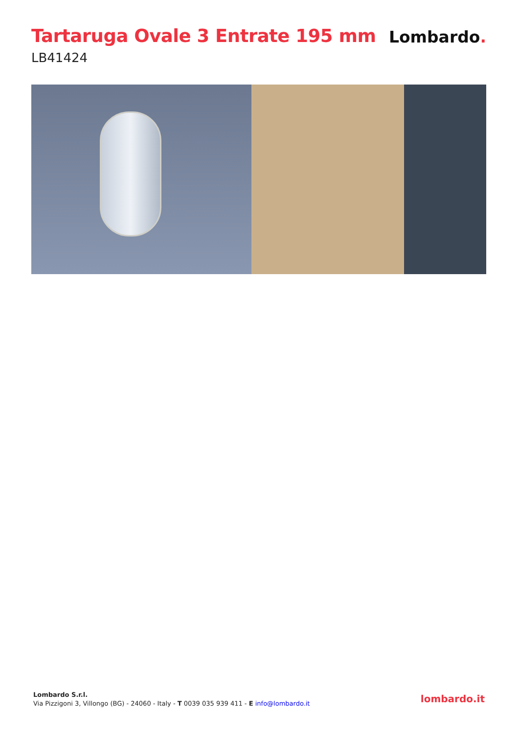Tartaruga Ovale 3 Entrate 195 mm
LB41424
Lombardo.
Lombardo S.r.l.
Via Pizzigoni 3, Villongo (BG) - 24060 - Italy - T 0039 035 939 411 - E info@lombardo.it
lombardo.it